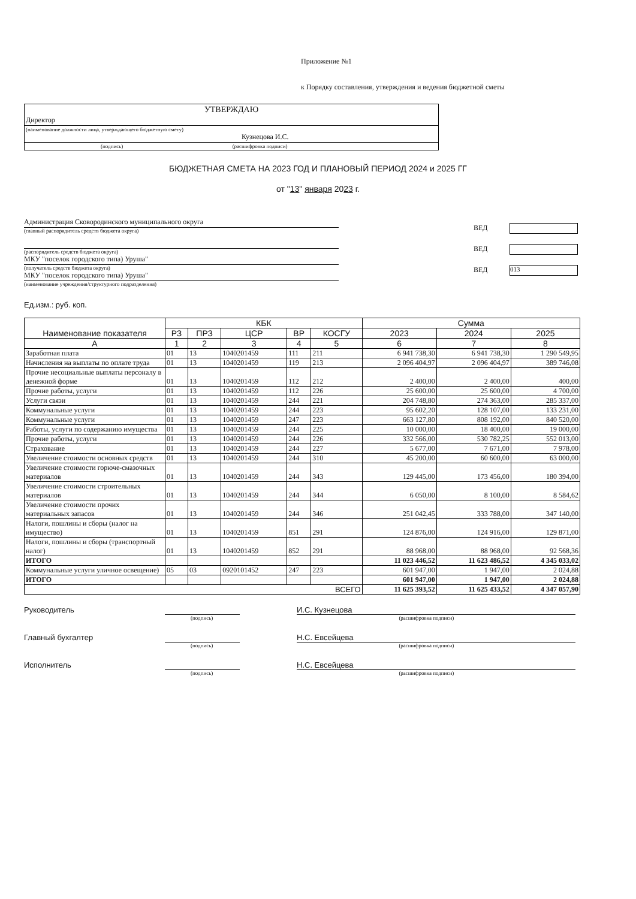Приложение №1
к Порядку составления, утверждения и ведения бюджетной сметы
УТВЕРЖДАЮ
Директор
(наименование должности лица, утверждающего бюджетную смету)
Кузнецова И.С.
(подпись) (расшифровка подписи)
БЮДЖЕТНАЯ СМЕТА НА 2023 ГОД И ПЛАНОВЫЙ ПЕРИОД 2024 и 2025 ГГ
от "13" января 2023 г.
Администрация Сковородинского муниципального округа
(главный распорядитель средств бюджета округа)
(распорядитель средств бюджета округа)
МКУ "поселок городского типа) Уруша"
(получатель средств бюджета округа)
МКУ "поселок городского типа) Уруша"
(наименование учреждения/структурного подразделения)
ВЕД
ВЕД
ВЕД
013
Ед.изм.: руб. коп.
| Наименование показателя | КБК | | | | | Сумма | | |
| --- | --- | --- | --- | --- | --- | --- | --- | --- |
| | РЗ | ПРЗ | ЦСР | ВР | КОСГУ | 2023 | 2024 | 2025 |
| А | 1 | 2 | 3 | 4 | 5 | 6 | 7 | 8 |
| Заработная плата | 01 | 13 | 1040201459 | 111 | 211 | 6 941 738,30 | 6 941 738,30 | 1 290 549,95 |
| Начисления на выплаты по оплате труда | 01 | 13 | 1040201459 | 119 | 213 | 2 096 404,97 | 2 096 404,97 | 389 746,08 |
| Прочие несоциальные выплаты персоналу в денежной форме | 01 | 13 | 1040201459 | 112 | 212 | 2 400,00 | 2 400,00 | 400,00 |
| Прочие работы, услуги | 01 | 13 | 1040201459 | 112 | 226 | 25 600,00 | 25 600,00 | 4 700,00 |
| Услуги связи | 01 | 13 | 1040201459 | 244 | 221 | 204 748,80 | 274 363,00 | 285 337,00 |
| Коммунальные услуги | 01 | 13 | 1040201459 | 244 | 223 | 95 602,20 | 128 107,00 | 133 231,00 |
| Коммунальные услуги | 01 | 13 | 1040201459 | 247 | 223 | 663 127,80 | 808 192,00 | 840 520,00 |
| Работы, услуги по содержанию имущества | 01 | 13 | 1040201459 | 244 | 225 | 10 000,00 | 18 400,00 | 19 000,00 |
| Прочие работы, услуги | 01 | 13 | 1040201459 | 244 | 226 | 332 566,00 | 530 782,25 | 552 013,00 |
| Страхование | 01 | 13 | 1040201459 | 244 | 227 | 5 677,00 | 7 671,00 | 7 978,00 |
| Увеличение стоимости основных средств | 01 | 13 | 1040201459 | 244 | 310 | 45 200,00 | 60 600,00 | 63 000,00 |
| Увеличение стоимости горюче-смазочных материалов | 01 | 13 | 1040201459 | 244 | 343 | 129 445,00 | 173 456,00 | 180 394,00 |
| Увеличение стоимости строительных материалов | 01 | 13 | 1040201459 | 244 | 344 | 6 050,00 | 8 100,00 | 8 584,62 |
| Увеличение стоимости прочих материальных запасов | 01 | 13 | 1040201459 | 244 | 346 | 251 042,45 | 333 788,00 | 347 140,00 |
| Налоги, пошлины и сборы (налог на имущество) | 01 | 13 | 1040201459 | 851 | 291 | 124 876,00 | 124 916,00 | 129 871,00 |
| Налоги, пошлины и сборы (транспортный налог) | 01 | 13 | 1040201459 | 852 | 291 | 88 968,00 | 88 968,00 | 92 568,36 |
| ИТОГО | | | | | | 11 023 446,52 | 11 623 486,52 | 4 345 033,02 |
| Коммунальные услуги уличное освещение) | 05 | 03 | 0920101452 | 247 | 223 | 601 947,00 | 1 947,00 | 2 024,88 |
| ИТОГО | | | | | | 601 947,00 | 1 947,00 | 2 024,88 |
| ВСЕГО | | | | | | 11 625 393,52 | 11 625 433,52 | 4 347 057,90 |
Руководитель И.С. Кузнецова
(подпись) (расшифровка подписи)
Главный бухгалтер Н.С. Евсейцева
(подпись) (расшифровка подписи)
Исполнитель Н.С. Евсейцева
(подпись) (расшифровка подписи)